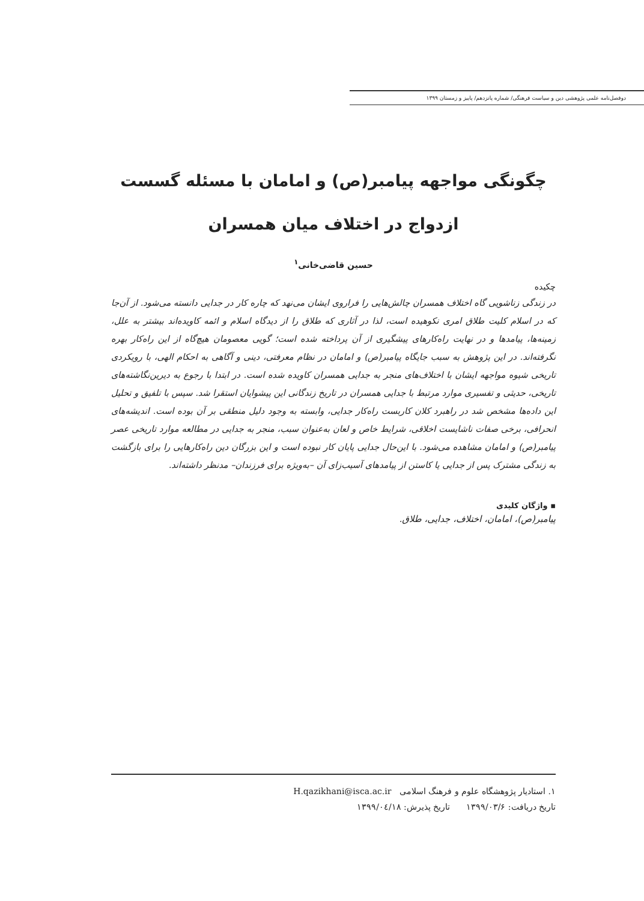دوفصل‌نامه علمی پژوهشی دین و سیاست فرهنگی/ شماره پانزدهم/ پاییز و زمستان ۱۳۹۹
چگونگی مواجهه پیامبر(ص) و امامان با مسئله گسست
ازدواج در اختلاف میان همسران
حسین قاضی‌خانی<sup>۱</sup>
چکیده
در زندگی زناشویی گاه اختلاف همسران چالش‌هایی را فراروی ایشان می‌نهد که چاره کار در جدایی دانسته می‌شود. از آن‌جا که در اسلام کلیت طلاق امری نکوهیده است، لذا در آثاری که طلاق را از دیدگاه اسلام و ائمه کاویده‌اند بیشتر به علل، زمینه‌ها، پیامدها و در نهایت راه‌کارهای پیشگیری از آن پرداخته شده است؛ گویی معصومان هیچ‌گاه از این راه‌کار بهره نگرفته‌اند. در این پژوهش به سبب جایگاه پیامبر(ص) و امامان در نظام معرفتی، دینی و آگاهی به احکام الهی، با رویکردی تاریخی شیوه مواجهه ایشان با اختلاف‌های منجر به جدایی همسران کاویده شده است. در ابتدا با رجوع به دیرین‌نگاشته‌های تاریخی، حدیثی و تفسیری موارد مرتبط با جدایی همسران در تاریخ زندگانی این پیشوایان استقرا شد. سپس با تلفیق و تحلیل این داده‌ها مشخص شد در راهبرد کلان کاربست راه‌کار جدایی، وابسته به وجود دلیل منطقی بر آن بوده است. اندیشه‌های انحرافی، برخی صفات ناشایست اخلاقی، شرایط خاص و لعان به‌عنوان سبب، منجر به جدایی در مطالعه موارد تاریخی عصر پیامبر(ص) و امامان مشاهده می‌شود. با این‌حال جدایی پایان کار نبوده است و این بزرگان دین راه‌کارهایی را برای بازگشت به زندگی مشترک پس از جدایی یا کاستن از پیامدهای آسیب‌زای آن –به‌ویژه برای فرزندان– مدنظر داشته‌اند.
▪ واژگان کلیدی
پیامبر(ص)، امامان، اختلاف، جدایی، طلاق.
۱. استادیار پژوهشگاه علوم و فرهنگ اسلامی H.qazikhani@isca.ac.ir
تاریخ دریافت: ۱۳۹۹/۰۳/۶ تاریخ پذیرش: ۱۳۹۹/۰٤/۱۸